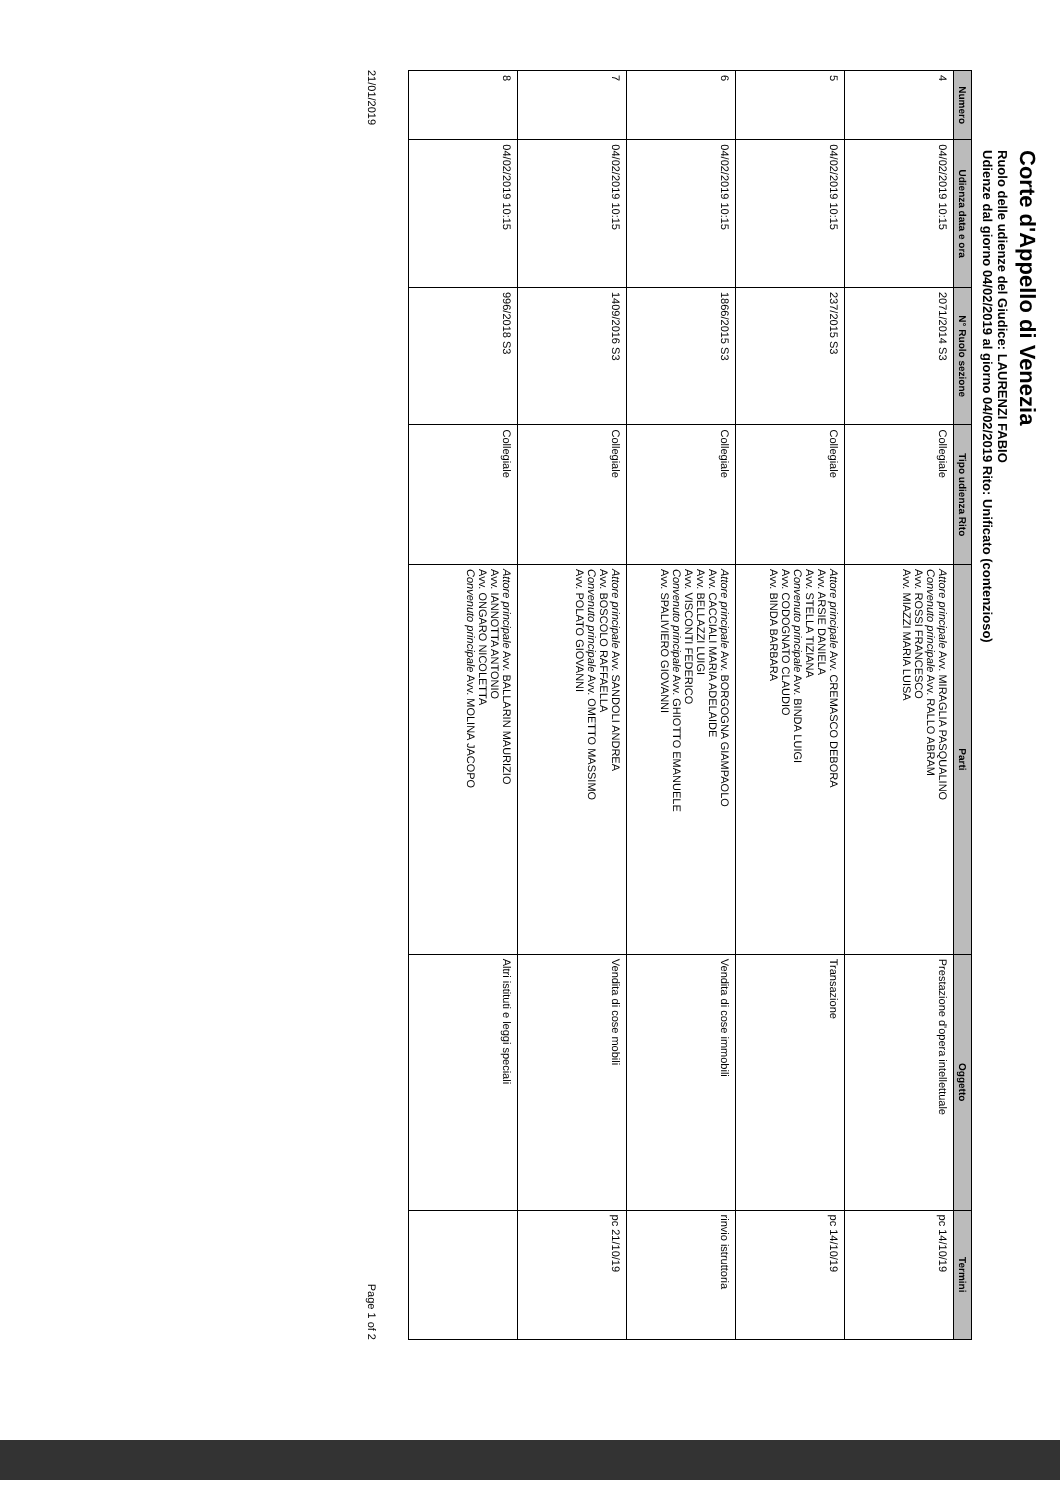Corte d'Appello di Venezia
Ruolo delle udienze del Giudice: LAURENZI FABIO
Udienze dal giorno 04/02/2019 al giorno 04/02/2019 Rito: Unificato (contenzioso)
| Numero | Udienza data e ora | N° Ruolo sezione | Tipo udienza Rito | Parti | Oggetto | Termini |
| --- | --- | --- | --- | --- | --- | --- |
| 4 | 04/02/2019 10:15 | 2071/2014 S3 | Collegiale | Attore principale Avv. MIRAGLIA PASQUALINO Convenuto principale Avv. RALLO ABRAM Avv. ROSSI FRANCESCO Avv. MIAZZI MARIA LUISA | Prestazione d'opera intellettuale | pc 14/10/19 |
| 5 | 04/02/2019 10:15 | 237/2015 S3 | Collegiale | Attore principale Avv. CREMASCO DEBORA Avv. ARSIE DANIELA Avv. STELLA TIZIANA Convenuto principale Avv. BINDA LUIGI Avv. CODOGNATO CLAUDIO Avv. BINDA BARBARA | Transazione | pc 14/10/19 |
| 6 | 04/02/2019 10:15 | 1866/2015 S3 | Collegiale | Attore principale Avv. BORGOGNA GIAMPAOLO Avv. CACCIALI MARIA ADELAIDE Avv. BELLAZZI LUIGI Avv. VISCONTI FEDERICO Convenuto principale Avv. GHIOTTO EMANUELE Avv. SPALIVIERO GIOVANNI | Vendita di cose immobili | rinvio istruttoria |
| 7 | 04/02/2019 10:15 | 1409/2016 S3 | Collegiale | Attore principale Avv. SANDOLI ANDREA Avv. BOSCOLO RAFFAELLA Convenuto principale Avv. OMETTO MASSIMO Avv. POLATO GIOVANNI | Vendita di cose mobili | pc 21/10/19 |
| 8 | 04/02/2019 10:15 | 996/2018 S3 | Collegiale | Attore principale Avv. BALLARIN MAURIZIO Avv. IANNOTTA ANTONIO Avv. ONGARO NICOLETTA Convenuto principale Avv. MOLINA JACOPO | Altri istituti e leggi speciali | |
21/01/2019 Page 1 of 2